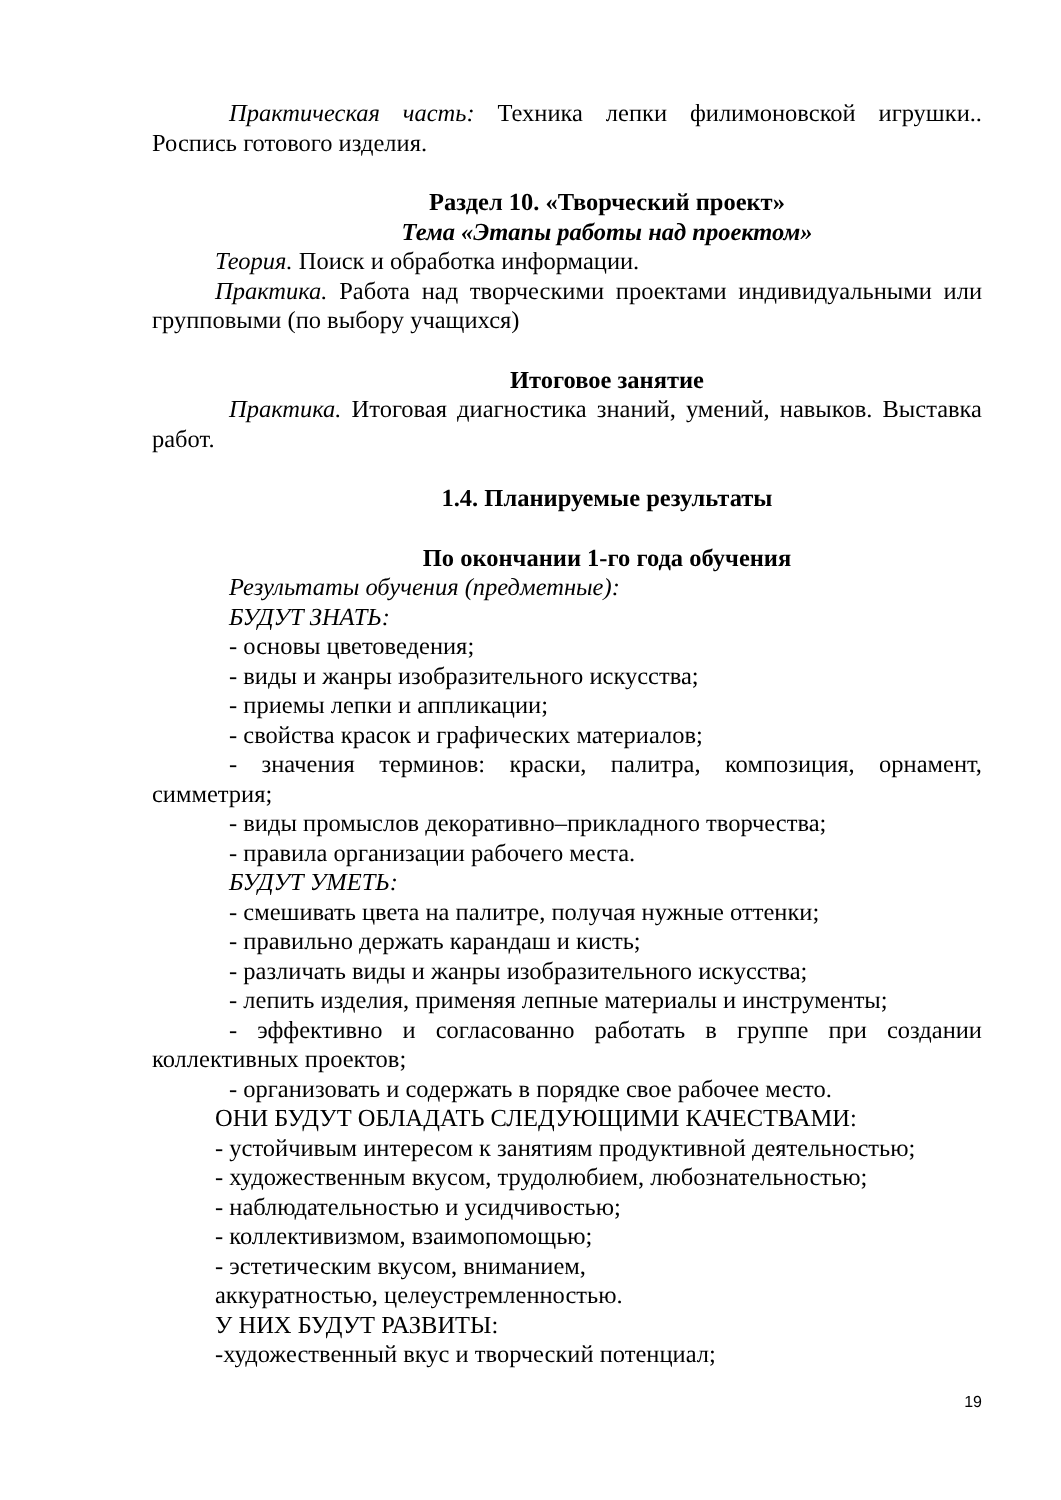Практическая часть: Техника лепки филимоновской игрушки.. Роспись готового изделия.
Раздел 10. «Творческий проект»
Тема «Этапы работы над проектом»
Теория. Поиск и обработка информации.
Практика. Работа над творческими проектами индивидуальными или групповыми (по выбору учащихся)
Итоговое занятие
Практика. Итоговая диагностика знаний, умений, навыков. Выставка работ.
1.4. Планируемые результаты
По окончании 1-го года обучения
Результаты обучения (предметные):
БУДУТ ЗНАТЬ:
- основы цветоведения;
- виды и жанры изобразительного искусства;
- приемы лепки и аппликации;
- свойства красок и графических материалов;
- значения терминов: краски, палитра, композиция, орнамент, симметрия;
- виды промыслов декоративно–прикладного творчества;
- правила организации рабочего места.
БУДУТ УМЕТЬ:
- смешивать цвета на палитре, получая нужные оттенки;
- правильно держать карандаш и кисть;
- различать виды и жанры изобразительного искусства;
- лепить изделия, применяя лепные материалы и инструменты;
- эффективно и согласованно работать в группе при создании коллективных проектов;
- организовать и содержать в порядке свое рабочее место.
ОНИ БУДУТ ОБЛАДАТЬ СЛЕДУЮЩИМИ КАЧЕСТВАМИ:
- устойчивым интересом к занятиям продуктивной деятельностью;
- художественным вкусом, трудолюбием, любознательностью;
- наблюдательностью и усидчивостью;
- коллективизмом, взаимопомощью;
- эстетическим вкусом, вниманием,
аккуратностью, целеустремленностью.
У НИХ БУДУТ РАЗВИТЫ:
-художественный вкус и творческий потенциал;
19